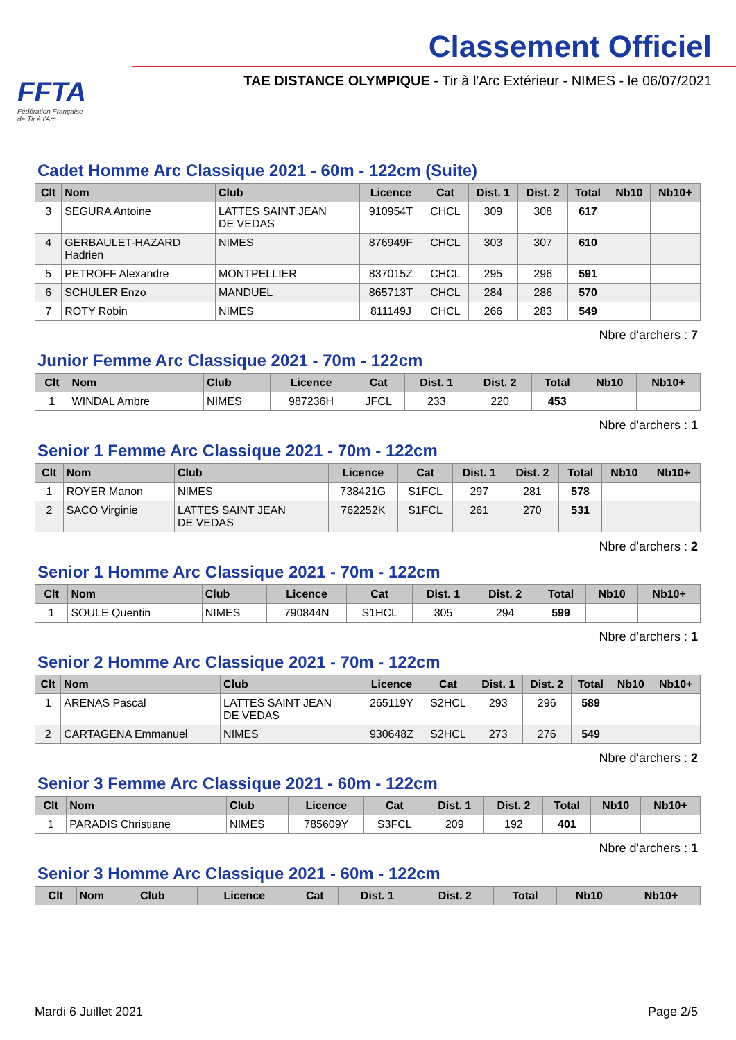FFTA
Fédération Française
de Tir à l'Arc
Classement Officiel
TAE DISTANCE OLYMPIQUE - Tir à l'Arc Extérieur - NIMES - le 06/07/2021
Cadet Homme Arc Classique 2021 - 60m - 122cm (Suite)
| Clt | Nom | Club | Licence | Cat | Dist. 1 | Dist. 2 | Total | Nb10 | Nb10+ |
| --- | --- | --- | --- | --- | --- | --- | --- | --- | --- |
| 3 | SEGURA Antoine | LATTES SAINT JEAN DE VEDAS | 910954T | CHCL | 309 | 308 | 617 | | |
| 4 | GERBAULET-HAZARD Hadrien | NIMES | 876949F | CHCL | 303 | 307 | 610 | | |
| 5 | PETROFF Alexandre | MONTPELLIER | 837015Z | CHCL | 295 | 296 | 591 | | |
| 6 | SCHULER Enzo | MANDUEL | 865713T | CHCL | 284 | 286 | 570 | | |
| 7 | ROTY Robin | NIMES | 811149J | CHCL | 266 | 283 | 549 | | |
Nbre d'archers : 7
Junior Femme Arc Classique 2021 - 70m - 122cm
| Clt | Nom | Club | Licence | Cat | Dist. 1 | Dist. 2 | Total | Nb10 | Nb10+ |
| --- | --- | --- | --- | --- | --- | --- | --- | --- | --- |
| 1 | WINDAL Ambre | NIMES | 987236H | JFCL | 233 | 220 | 453 | | |
Nbre d'archers : 1
Senior 1 Femme Arc Classique 2021 - 70m - 122cm
| Clt | Nom | Club | Licence | Cat | Dist. 1 | Dist. 2 | Total | Nb10 | Nb10+ |
| --- | --- | --- | --- | --- | --- | --- | --- | --- | --- |
| 1 | ROYER Manon | NIMES | 738421G | S1FCL | 297 | 281 | 578 | | |
| 2 | SACO Virginie | LATTES SAINT JEAN DE VEDAS | 762252K | S1FCL | 261 | 270 | 531 | | |
Nbre d'archers : 2
Senior 1 Homme Arc Classique 2021 - 70m - 122cm
| Clt | Nom | Club | Licence | Cat | Dist. 1 | Dist. 2 | Total | Nb10 | Nb10+ |
| --- | --- | --- | --- | --- | --- | --- | --- | --- | --- |
| 1 | SOULE Quentin | NIMES | 790844N | S1HCL | 305 | 294 | 599 | | |
Nbre d'archers : 1
Senior 2 Homme Arc Classique 2021 - 70m - 122cm
| Clt | Nom | Club | Licence | Cat | Dist. 1 | Dist. 2 | Total | Nb10 | Nb10+ |
| --- | --- | --- | --- | --- | --- | --- | --- | --- | --- |
| 1 | ARENAS Pascal | LATTES SAINT JEAN DE VEDAS | 265119Y | S2HCL | 293 | 296 | 589 | | |
| 2 | CARTAGENA Emmanuel | NIMES | 930648Z | S2HCL | 273 | 276 | 549 | | |
Nbre d'archers : 2
Senior 3 Femme Arc Classique 2021 - 60m - 122cm
| Clt | Nom | Club | Licence | Cat | Dist. 1 | Dist. 2 | Total | Nb10 | Nb10+ |
| --- | --- | --- | --- | --- | --- | --- | --- | --- | --- |
| 1 | PARADIS Christiane | NIMES | 785609Y | S3FCL | 209 | 192 | 401 | | |
Nbre d'archers : 1
Senior 3 Homme Arc Classique 2021 - 60m - 122cm
| Clt | Nom | Club | Licence | Cat | Dist. 1 | Dist. 2 | Total | Nb10 | Nb10+ |
| --- | --- | --- | --- | --- | --- | --- | --- | --- | --- |
Mardi 6 Juillet 2021 Page 2/5